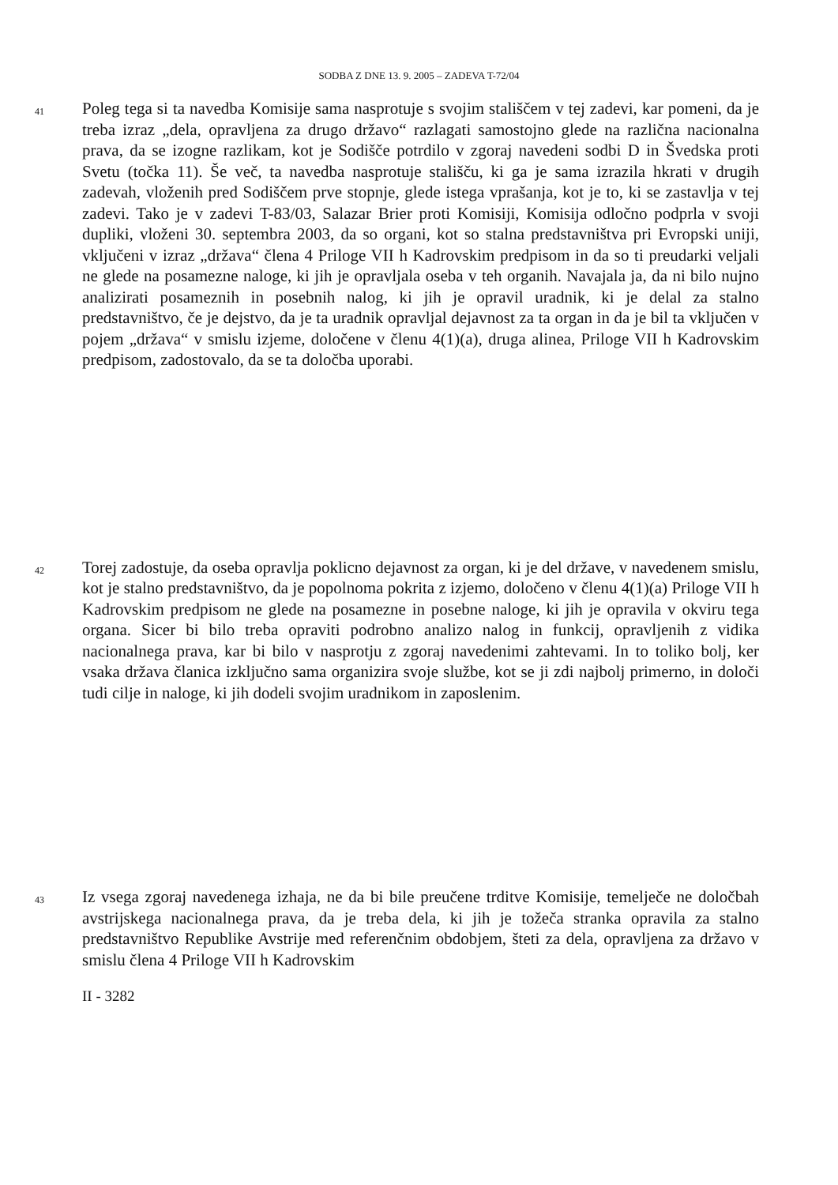SODBA Z DNE 13. 9. 2005 – ZADEVA T-72/04
41
Poleg tega si ta navedba Komisije sama nasprotuje s svojim stališčem v tej zadevi, kar pomeni, da je treba izraz „dela, opravljena za drugo državo“ razlagati samostojno glede na različna nacionalna prava, da se izogne razlikam, kot je Sodišče potrdilo v zgoraj navedeni sodbi D in Švedska proti Svetu (točka 11). Še več, ta navedba nasprotuje stališču, ki ga je sama izrazila hkrati v drugih zadevah, vloženih pred Sodiščem prve stopnje, glede istega vprašanja, kot je to, ki se zastavlja v tej zadevi. Tako je v zadevi T-83/03, Salazar Brier proti Komisiji, Komisija odločno podprla v svoji dupliki, vloženi 30. septembra 2003, da so organi, kot so stalna predstavništva pri Evropski uniji, vključeni v izraz „država“ člena 4 Priloge VII h Kadrovskim predpisom in da so ti preudarki veljali ne glede na posamezne naloge, ki jih je opravljala oseba v teh organih. Navajala ja, da ni bilo nujno analizirati posameznih in posebnih nalog, ki jih je opravil uradnik, ki je delal za stalno predstavništvo, če je dejstvo, da je ta uradnik opravljal dejavnost za ta organ in da je bil ta vključen v pojem „država“ v smislu izjeme, določene v členu 4(1)(a), druga alinea, Priloge VII h Kadrovskim predpisom, zadostovalo, da se ta določba uporabi.
42
Torej zadostuje, da oseba opravlja poklicno dejavnost za organ, ki je del države, v navedenem smislu, kot je stalno predstavništvo, da je popolnoma pokrita z izjemo, določeno v členu 4(1)(a) Priloge VII h Kadrovskim predpisom ne glede na posamezne in posebne naloge, ki jih je opravila v okviru tega organa. Sicer bi bilo treba opraviti podrobno analizo nalog in funkcij, opravljenih z vidika nacionalnega prava, kar bi bilo v nasprotju z zgoraj navedenimi zahtevami. In to toliko bolj, ker vsaka država članica izključno sama organizira svoje službe, kot se ji zdi najbolj primerno, in določi tudi cilje in naloge, ki jih dodeli svojim uradnikom in zaposlenim.
43
Iz vsega zgoraj navedenega izhaja, ne da bi bile preučene trditve Komisije, temelječe ne določbah avstrijskega nacionalnega prava, da je treba dela, ki jih je tožeča stranka opravila za stalno predstavništvo Republike Avstrije med referenčnim obdobjem, šteti za dela, opravljena za državo v smislu člena 4 Priloge VII h Kadrovskim
II - 3282